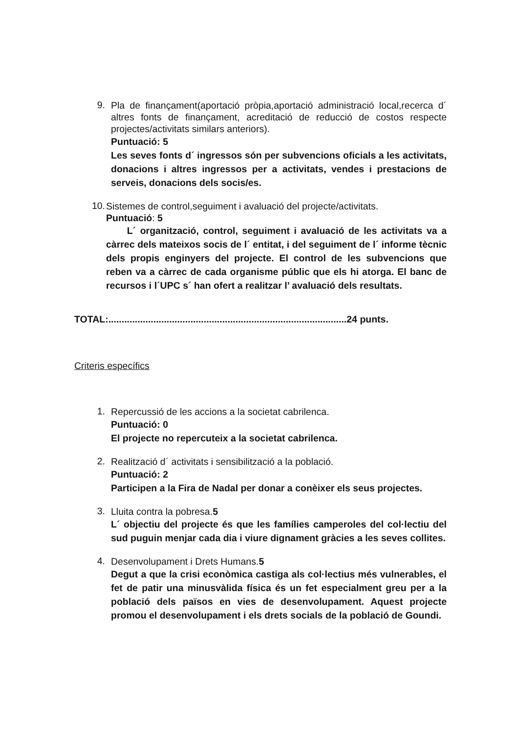9.
Pla de finançament(aportació pròpia,aportació administració local,recerca d´ altres fonts de finançament, acreditació de reducció de costos respecte projectes/activitats similars anteriors).
Puntuació: 5
Les seves fonts d´ ingressos són per subvencions oficials a les activitats, donacions i altres ingressos per a activitats, vendes i prestacions de serveis, donacions dels socis/es.
10.
Sistemes de control,seguiment i avaluació del projecte/activitats.
Puntuació: 5
L´ organització, control, seguiment i avaluació de les activitats va a càrrec dels mateixos socis de l´ entitat, i del seguiment de l´ informe tècnic dels propis enginyers del projecte. El control de les subvencions que reben va a càrrec de cada organisme públic que els hi atorga. El banc de recursos i l´UPC s´ han ofert a realitzar l’ avaluació dels resultats.
TOTAL:..........................................................................................24 punts.
Criteris específics
1.
Repercussió de les accions a la societat cabrilenca.
Puntuació: 0
El projecte no repercuteix a la societat cabrilenca.
2.
Realització d´ activitats i sensibilització a la població.
Puntuació: 2
Participen a la Fira de Nadal per donar a conèixer els seus projectes.
3.
Lluita contra la pobresa.5
L´ objectiu del projecte és que les famílies camperoles del col·lectiu del sud puguin menjar cada dia i viure dignament gràcies a les seves collites.
4.
Desenvolupament i Drets Humans.5
Degut a que la crisi econòmica castiga als col·lectius més vulnerables, el fet de patir una minusvàlida física és un fet especialment greu per a la població dels països en vies de desenvolupament. Aquest projecte promou el desenvolupament i els drets socials de la població de Goundi.